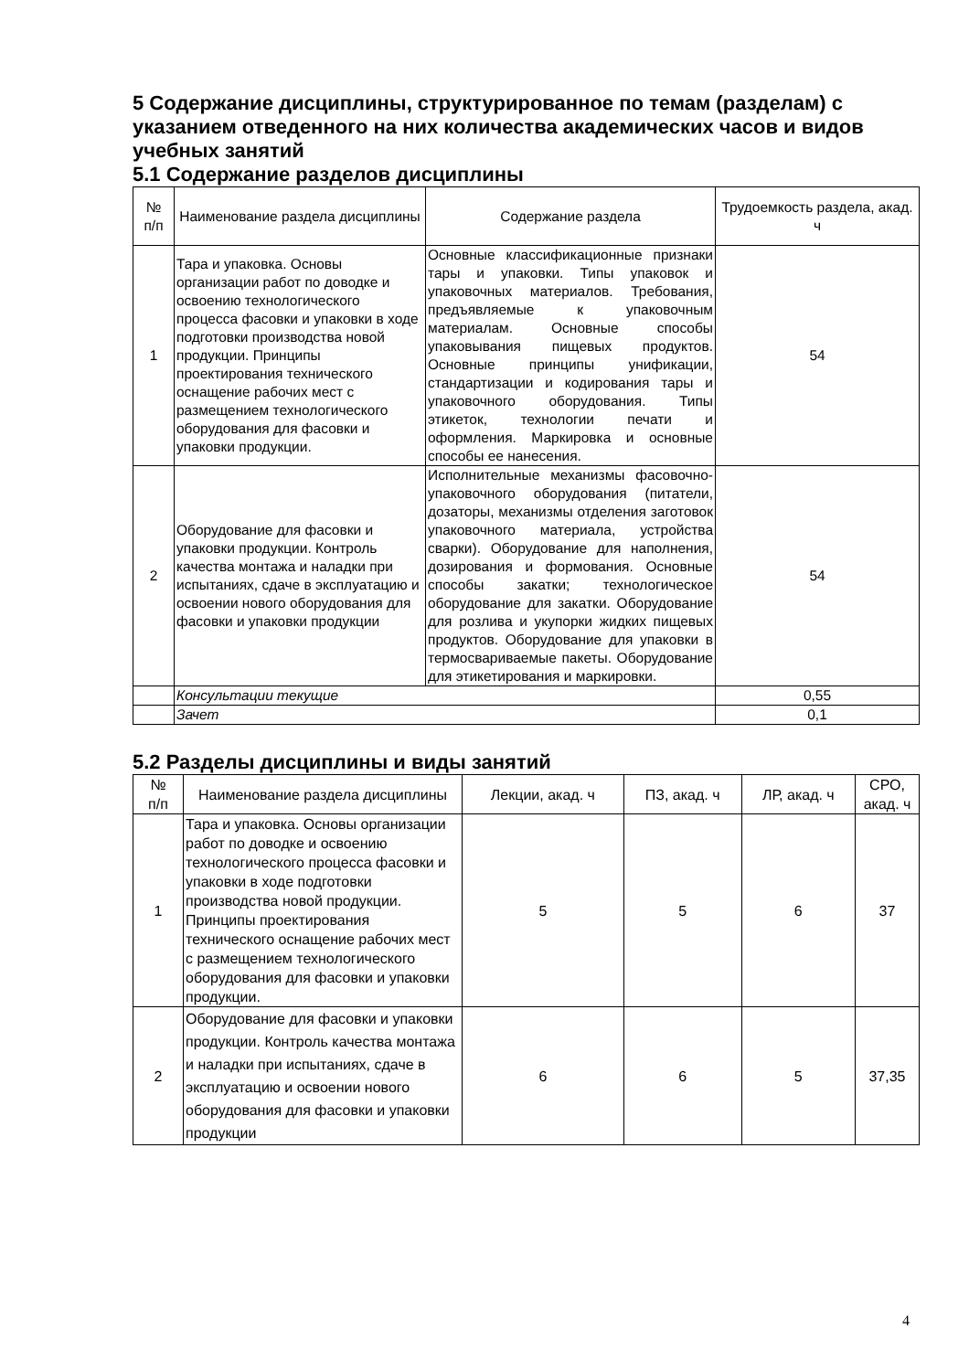5 Содержание дисциплины, структурированное по темам (разделам) с указанием отведенного на них количества академических часов и видов учебных занятий
5.1 Содержание разделов дисциплины
| № п/п | Наименование раздела дисциплины | Содержание раздела | Трудоемкость раздела, акад. ч |
| --- | --- | --- | --- |
| 1 | Тара и упаковка. Основы организации работ по доводке и освоению технологического процесса фасовки и упаковки в ходе подготовки производства новой продукции. Принципы проектирования технического оснащение рабочих мест с размещением технологического оборудования для фасовки и упаковки продукции. | Основные классификационные признаки тары и упаковки. Типы упаковок и упаковочных материалов. Требования, предъявляемые к упаковочным материалам. Основные способы упаковывания пищевых продуктов. Основные принципы унификации, стандартизации и кодирования тары и упаковочного оборудования. Типы этикеток, технологии печати и оформления. Маркировка и основные способы ее нанесения. | 54 |
| 2 | Оборудование для фасовки и упаковки продукции. Контроль качества монтажа и наладки при испытаниях, сдаче в эксплуатацию и освоении нового оборудования для фасовки и упаковки продукции | Исполнительные механизмы фасовочно-упаковочного оборудования (питатели, дозаторы, механизмы отделения заготовок упаковочного материала, устройства сварки). Оборудование для наполнения, дозирования и формования. Основные способы закатки; технологическое оборудование для закатки. Оборудование для розлива и укупорки жидких пищевых продуктов. Оборудование для упаковки в термосвариваемые пакеты. Оборудование для этикетирования и маркировки. | 54 |
| | Консультации текущие | | 0,55 |
| | Зачет | | 0,1 |
5.2 Разделы дисциплины и виды занятий
| № п/п | Наименование раздела дисциплины | Лекции, акад. ч | ПЗ, акад. ч | ЛР, акад. ч | СРО, акад. ч |
| --- | --- | --- | --- | --- | --- |
| 1 | Тара и упаковка. Основы организации работ по доводке и освоению технологического процесса фасовки и упаковки в ходе подготовки производства новой продукции. Принципы проектирования технического оснащение рабочих мест с размещением технологического оборудования для фасовки и упаковки продукции. | 5 | 5 | 6 | 37 |
| 2 | Оборудование для фасовки и упаковки продукции. Контроль качества монтажа и наладки при испытаниях, сдаче в эксплуатацию и освоении нового оборудования для фасовки и упаковки продукции | 6 | 6 | 5 | 37,35 |
4